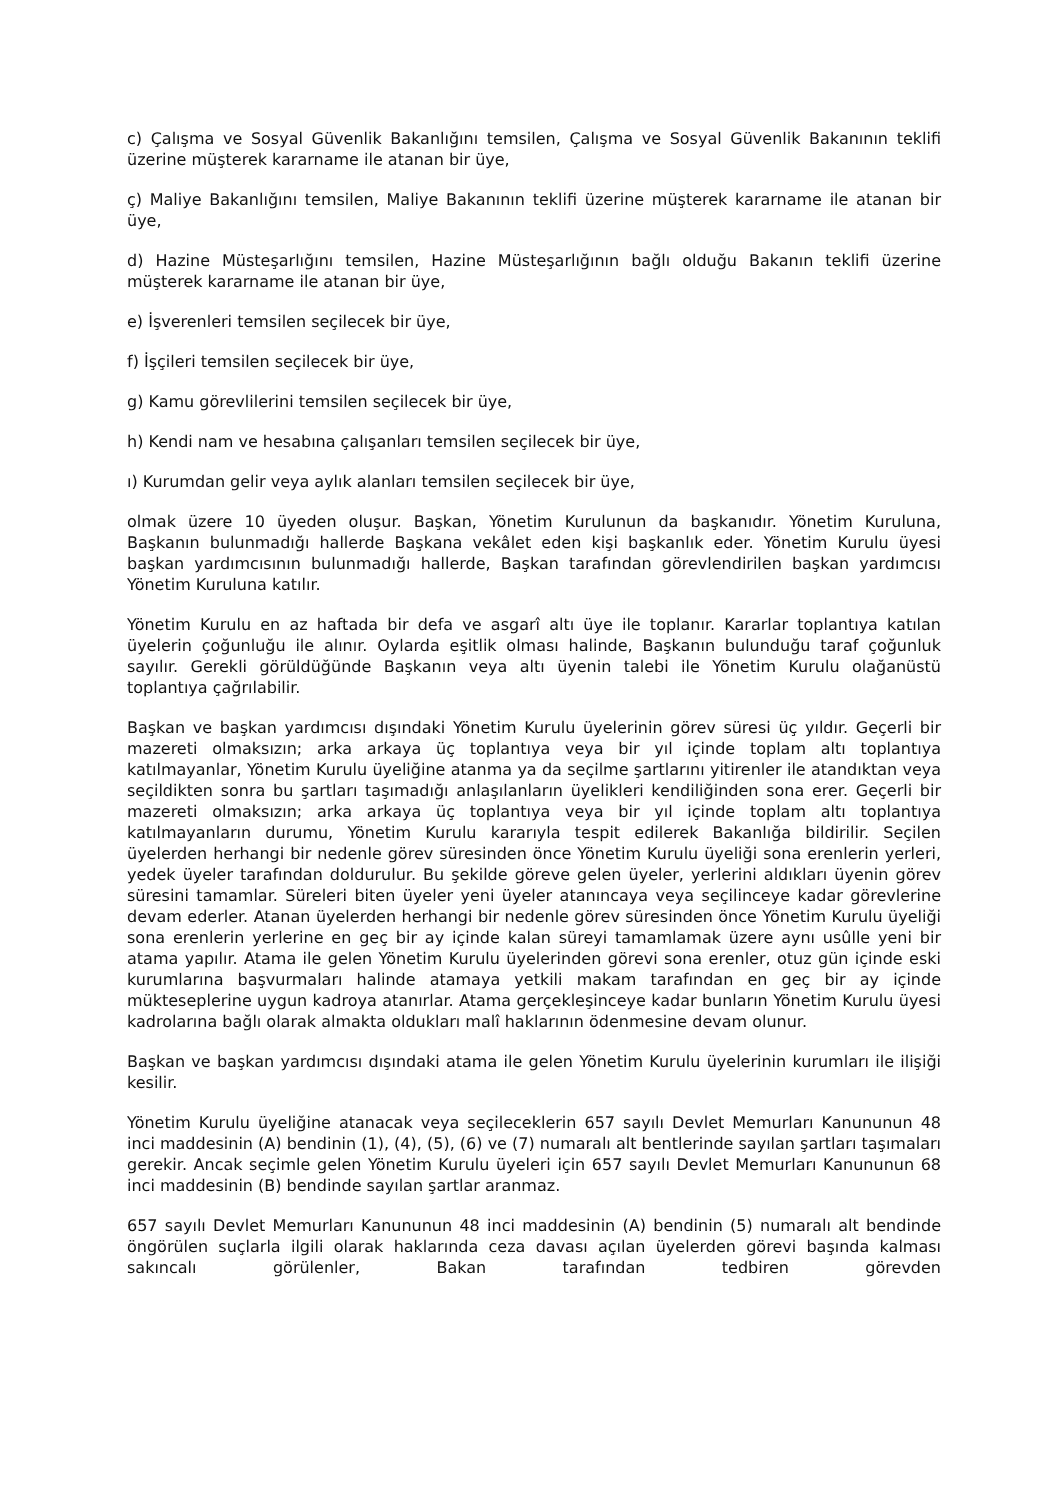c) Çalışma ve Sosyal Güvenlik Bakanlığını temsilen, Çalışma ve Sosyal Güvenlik Bakanının teklifi üzerine müşterek kararname ile atanan bir üye,
ç) Maliye Bakanlığını temsilen, Maliye Bakanının teklifi üzerine müşterek kararname ile atanan bir üye,
d) Hazine Müsteşarlığını temsilen, Hazine Müsteşarlığının bağlı olduğu Bakanın teklifi üzerine müşterek kararname ile atanan bir üye,
e) İşverenleri temsilen seçilecek bir üye,
f) İşçileri temsilen seçilecek bir üye,
g) Kamu görevlilerini temsilen seçilecek bir üye,
h) Kendi nam ve hesabına çalışanları temsilen seçilecek bir üye,
ı) Kurumdan gelir veya aylık alanları temsilen seçilecek bir üye,
olmak üzere 10 üyeden oluşur. Başkan, Yönetim Kurulunun da başkanıdır. Yönetim Kuruluna, Başkanın bulunmadığı hallerde Başkana vekâlet eden kişi başkanlık eder. Yönetim Kurulu üyesi başkan yardımcısının bulunmadığı hallerde, Başkan tarafından görevlendirilen başkan yardımcısı Yönetim Kuruluna katılır.
Yönetim Kurulu en az haftada bir defa ve asgarî altı üye ile toplanır. Kararlar toplantıya katılan üyelerin çoğunluğu ile alınır. Oylarda eşitlik olması halinde, Başkanın bulunduğu taraf çoğunluk sayılır. Gerekli görüldüğünde Başkanın veya altı üyenin talebi ile Yönetim Kurulu olağanüstü toplantıya çağrılabilir.
Başkan ve başkan yardımcısı dışındaki Yönetim Kurulu üyelerinin görev süresi üç yıldır. Geçerli bir mazereti olmaksızın; arka arkaya üç toplantıya veya bir yıl içinde toplam altı toplantıya katılmayanlar, Yönetim Kurulu üyeliğine atanma ya da seçilme şartlarını yitirenler ile atandıktan veya seçildikten sonra bu şartları taşımadığı anlaşılanların üyelikleri kendiliğinden sona erer. Geçerli bir mazereti olmaksızın; arka arkaya üç toplantıya veya bir yıl içinde toplam altı toplantıya katılmayanların durumu, Yönetim Kurulu kararıyla tespit edilerek Bakanlığa bildirilir. Seçilen üyelerden herhangi bir nedenle görev süresinden önce Yönetim Kurulu üyeliği sona erenlerin yerleri, yedek üyeler tarafından doldurulur. Bu şekilde göreve gelen üyeler, yerlerini aldıkları üyenin görev süresini tamamlar. Süreleri biten üyeler yeni üyeler atanıncaya veya seçilinceye kadar görevlerine devam ederler. Atanan üyelerden herhangi bir nedenle görev süresinden önce Yönetim Kurulu üyeliği sona erenlerin yerlerine en geç bir ay içinde kalan süreyi tamamlamak üzere aynı usûlle yeni bir atama yapılır. Atama ile gelen Yönetim Kurulu üyelerinden görevi sona erenler, otuz gün içinde eski kurumlarına başvurmaları halinde atamaya yetkili makam tarafından en geç bir ay içinde mükteseplerine uygun kadroya atanırlar. Atama gerçekleşinceye kadar bunların Yönetim Kurulu üyesi kadrolarına bağlı olarak almakta oldukları malî haklarının ödenmesine devam olunur.
Başkan ve başkan yardımcısı dışındaki atama ile gelen Yönetim Kurulu üyelerinin kurumları ile ilişiği kesilir.
Yönetim Kurulu üyeliğine atanacak veya seçileceklerin 657 sayılı Devlet Memurları Kanununun 48 inci maddesinin (A) bendinin (1), (4), (5), (6) ve (7) numaralı alt bentlerinde sayılan şartları taşımaları gerekir. Ancak seçimle gelen Yönetim Kurulu üyeleri için 657 sayılı Devlet Memurları Kanununun 68 inci maddesinin (B) bendinde sayılan şartlar aranmaz.
657 sayılı Devlet Memurları Kanununun 48 inci maddesinin (A) bendinin (5) numaralı alt bendinde öngörülen suçlarla ilgili olarak haklarında ceza davası açılan üyelerden görevi başında kalması sakıncalı görülenler, Bakan tarafından tedbiren görevden